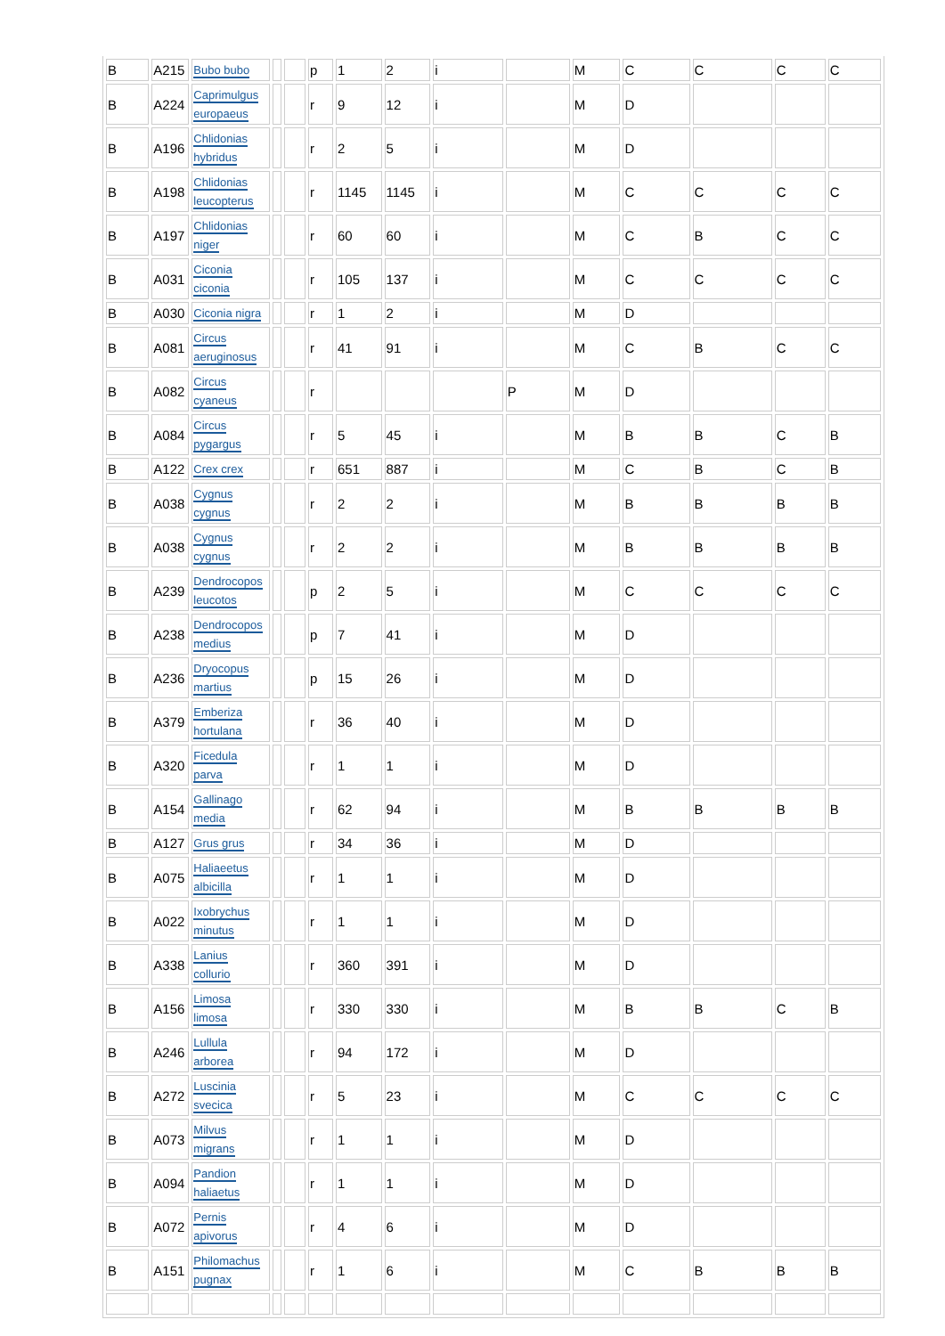| B | A215 | Bubo bubo | | | p | 1 | 2 | i | | M | C | C | C | C |
| B | A224 | Caprimulgus europaeus | | | r | 9 | 12 | i | | M | D | | | |
| B | A196 | Chlidonias hybridus | | | r | 2 | 5 | i | | M | D | | | |
| B | A198 | Chlidonias leucopterus | | | r | 1145 | 1145 | i | | M | C | C | C | C |
| B | A197 | Chlidonias niger | | | r | 60 | 60 | i | | M | C | B | C | C |
| B | A031 | Ciconia ciconia | | | r | 105 | 137 | i | | M | C | C | C | C |
| B | A030 | Ciconia nigra | | | r | 1 | 2 | i | | M | D | | | |
| B | A081 | Circus aeruginosus | | | r | 41 | 91 | i | | M | C | B | C | C |
| B | A082 | Circus cyaneus | | | r | | | | P | M | D | | | |
| B | A084 | Circus pygargus | | | r | 5 | 45 | i | | M | B | B | C | B |
| B | A122 | Crex crex | | | r | 651 | 887 | i | | M | C | B | C | B |
| B | A038 | Cygnus cygnus | | | r | 2 | 2 | i | | M | B | B | B | B |
| B | A038 | Cygnus cygnus | | | r | 2 | 2 | i | | M | B | B | B | B |
| B | A239 | Dendrocopos leucotos | | | p | 2 | 5 | i | | M | C | C | C | C |
| B | A238 | Dendrocopos medius | | | p | 7 | 41 | i | | M | D | | | |
| B | A236 | Dryocopus martius | | | p | 15 | 26 | i | | M | D | | | |
| B | A379 | Emberiza hortulana | | | r | 36 | 40 | i | | M | D | | | |
| B | A320 | Ficedula parva | | | r | 1 | 1 | i | | M | D | | | |
| B | A154 | Gallinago media | | | r | 62 | 94 | i | | M | B | B | B | B |
| B | A127 | Grus grus | | | r | 34 | 36 | i | | M | D | | | |
| B | A075 | Haliaeetus albicilla | | | r | 1 | 1 | i | | M | D | | | |
| B | A022 | Ixobrychus minutus | | | r | 1 | 1 | i | | M | D | | | |
| B | A338 | Lanius collurio | | | r | 360 | 391 | i | | M | D | | | |
| B | A156 | Limosa limosa | | | r | 330 | 330 | i | | M | B | B | C | B |
| B | A246 | Lullula arborea | | | r | 94 | 172 | i | | M | D | | | |
| B | A272 | Luscinia svecica | | | r | 5 | 23 | i | | M | C | C | C | C |
| B | A073 | Milvus migrans | | | r | 1 | 1 | i | | M | D | | | |
| B | A094 | Pandion haliaetus | | | r | 1 | 1 | i | | M | D | | | |
| B | A072 | Pernis apivorus | | | r | 4 | 6 | i | | M | D | | | |
| B | A151 | Philomachus pugnax | | | r | 1 | 6 | i | | M | C | B | B | B |